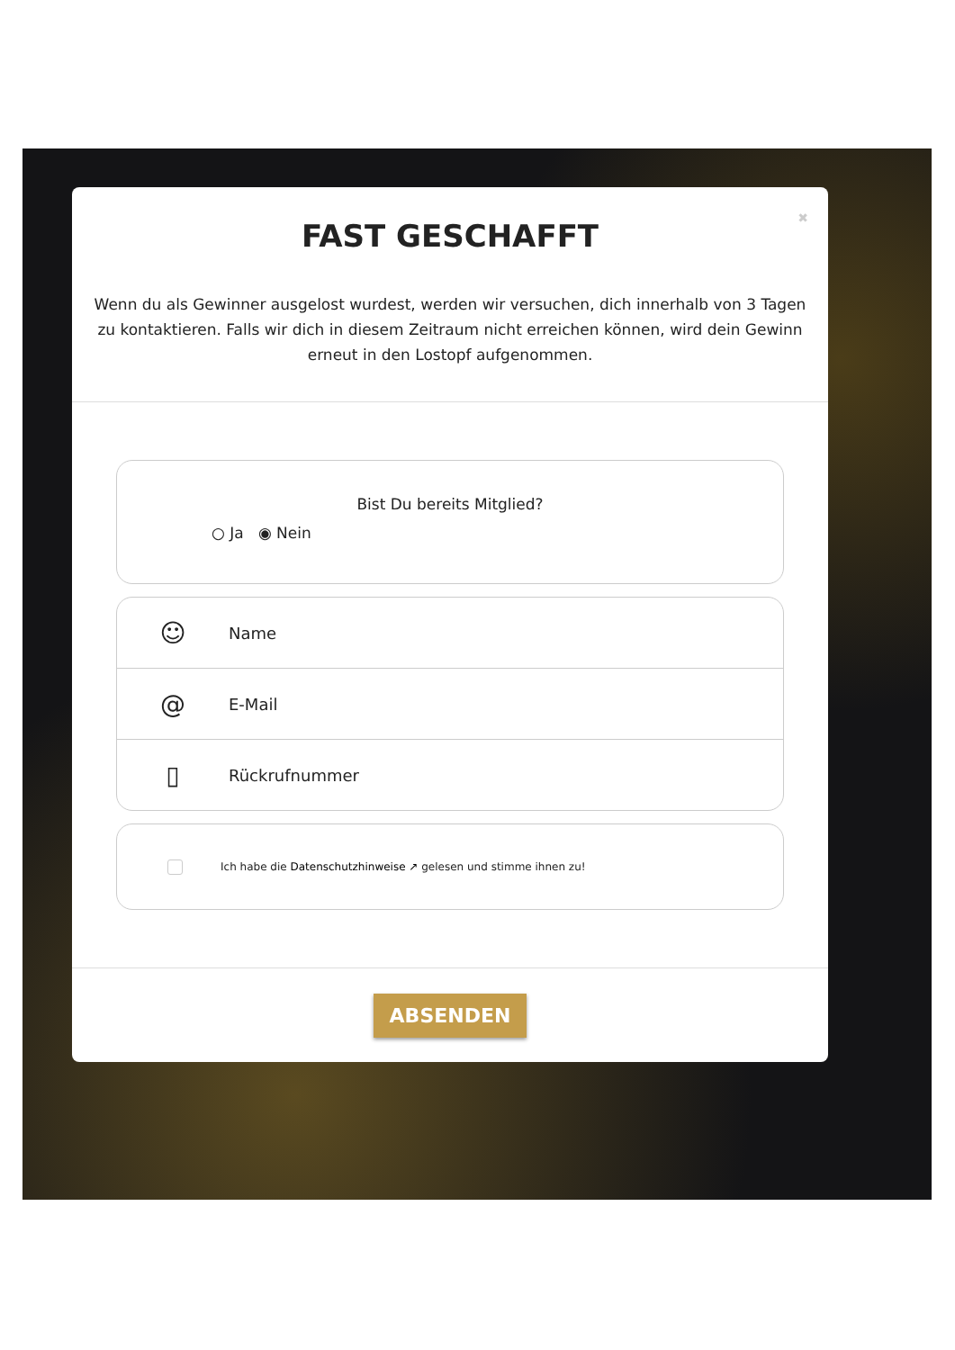✖
FAST GESCHAFFT
Wenn du als Gewinner ausgelost wurdest, werden wir versuchen, dich innerhalb von 3 Tagen zu kontaktieren. Falls wir dich in diesem Zeitraum nicht erreichen können, wird dein Gewinn erneut in den Lostopf aufgenommen.
Bist Du bereits Mitglied?
○ Ja ◉ Nein
☺ Name
@ E-Mail
▯ Rückrufnummer
Ich habe die Datenschutzhinweise ↗ gelesen und stimme ihnen zu!
ABSENDEN